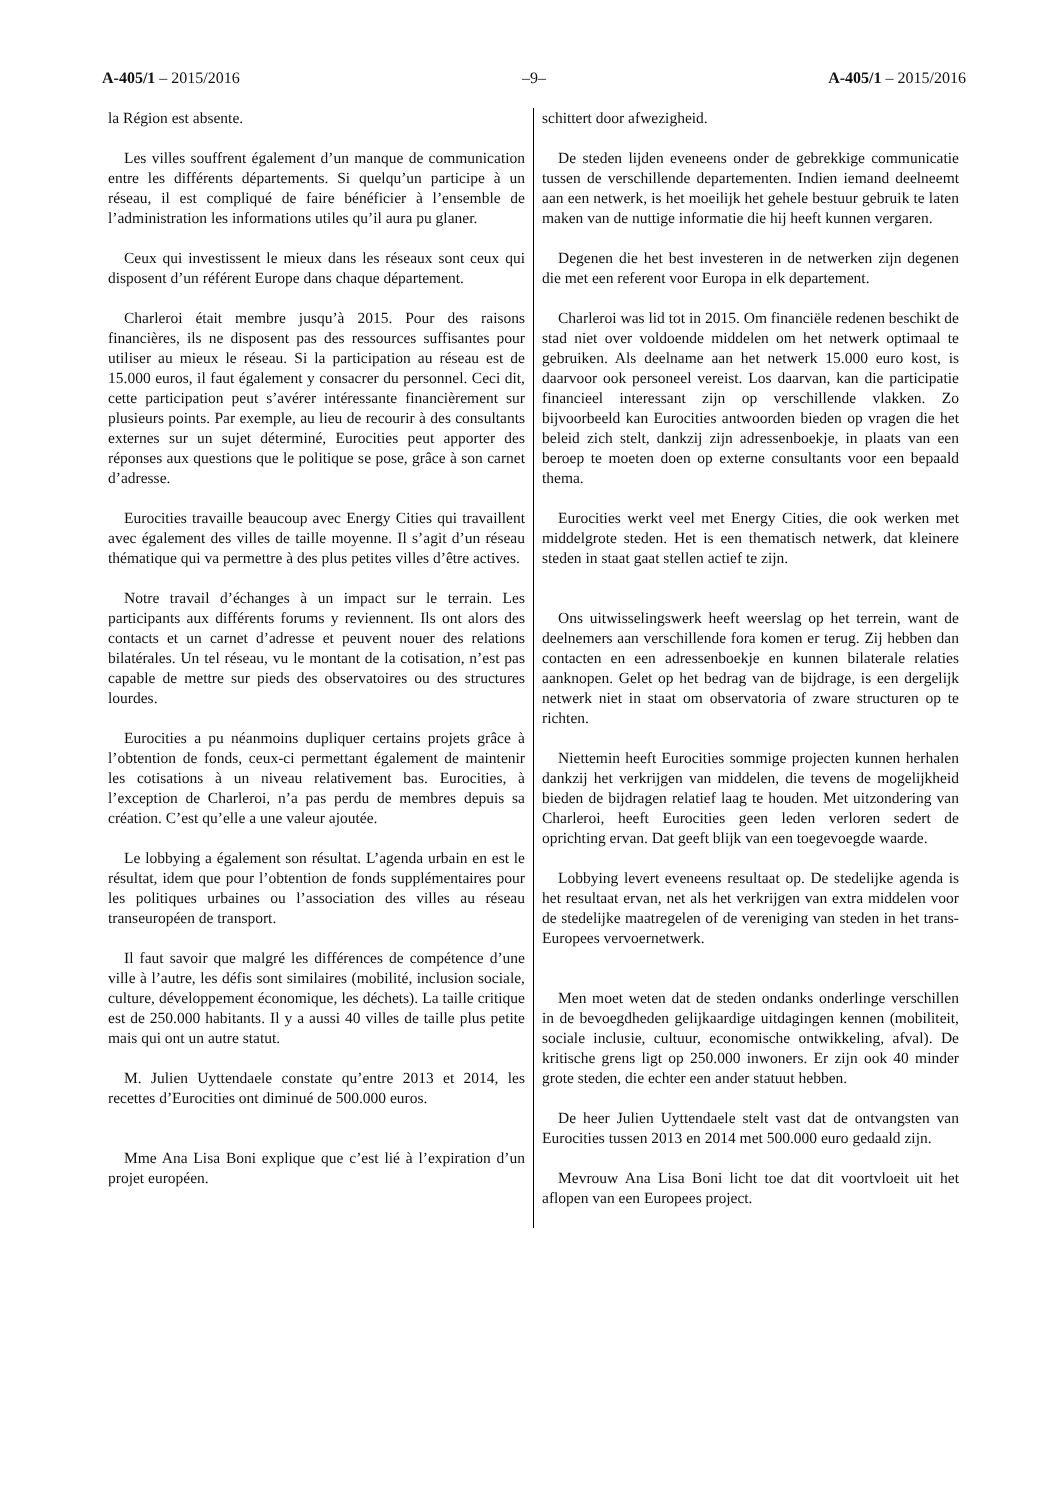A-405/1 – 2015/2016 –9– A-405/1 – 2015/2016
la Région est absente.
Les villes souffrent également d’un manque de communication entre les différents départements. Si quelqu’un participe à un réseau, il est compliqué de faire bénéficier à l’ensemble de l’administration les informations utiles qu’il aura pu glaner.
Ceux qui investissent le mieux dans les réseaux sont ceux qui disposent d’un référent Europe dans chaque département.
Charleroi était membre jusqu’à 2015. Pour des raisons financières, ils ne disposent pas des ressources suffisantes pour utiliser au mieux le réseau. Si la participation au réseau est de 15.000 euros, il faut également y consacrer du personnel. Ceci dit, cette participation peut s’avérer intéressante financièrement sur plusieurs points. Par exemple, au lieu de recourir à des consultants externes sur un sujet déterminé, Eurocities peut apporter des réponses aux questions que le politique se pose, grâce à son carnet d’adresse.
Eurocities travaille beaucoup avec Energy Cities qui travaillent avec également des villes de taille moyenne. Il s’agit d’un réseau thématique qui va permettre à des plus petites villes d’être actives.
Notre travail d’échanges à un impact sur le terrain. Les participants aux différents forums y reviennent. Ils ont alors des contacts et un carnet d’adresse et peuvent nouer des relations bilatérales. Un tel réseau, vu le montant de la cotisation, n’est pas capable de mettre sur pieds des observatoires ou des structures lourdes.
Eurocities a pu néanmoins dupliquer certains projets grâce à l’obtention de fonds, ceux-ci permettant également de maintenir les cotisations à un niveau relativement bas. Eurocities, à l’exception de Charleroi, n’a pas perdu de membres depuis sa création. C’est qu’elle a une valeur ajoutée.
Le lobbying a également son résultat. L’agenda urbain en est le résultat, idem que pour l’obtention de fonds supplémentaires pour les politiques urbaines ou l’association des villes au réseau transeuropéen de transport.
Il faut savoir que malgré les différences de compétence d’une ville à l’autre, les défis sont similaires (mobilité, inclusion sociale, culture, développement économique, les déchets). La taille critique est de 250.000 habitants. Il y a aussi 40 villes de taille plus petite mais qui ont un autre statut.
M. Julien Uyttendaele constate qu’entre 2013 et 2014, les recettes d’Eurocities ont diminué de 500.000 euros.
Mme Ana Lisa Boni explique que c’est lié à l’expiration d’un projet européen.
schittert door afwezigheid.
De steden lijden eveneens onder de gebrekkige communicatie tussen de verschillende departementen. Indien iemand deelneemt aan een netwerk, is het moeilijk het gehele bestuur gebruik te laten maken van de nuttige informatie die hij heeft kunnen vergaren.
Degenen die het best investeren in de netwerken zijn degenen die met een referent voor Europa in elk departement.
Charleroi was lid tot in 2015. Om financiële redenen beschikt de stad niet over voldoende middelen om het netwerk optimaal te gebruiken. Als deelname aan het netwerk 15.000 euro kost, is daarvoor ook personeel vereist. Los daarvan, kan die participatie financieel interessant zijn op verschillende vlakken. Zo bijvoorbeeld kan Eurocities antwoorden bieden op vragen die het beleid zich stelt, dankzij zijn adressenboekje, in plaats van een beroep te moeten doen op externe consultants voor een bepaald thema.
Eurocities werkt veel met Energy Cities, die ook werken met middelgrote steden. Het is een thematisch netwerk, dat kleinere steden in staat gaat stellen actief te zijn.
Ons uitwisselingswerk heeft weerslag op het terrein, want de deelnemers aan verschillende fora komen er terug. Zij hebben dan contacten en een adressenboekje en kunnen bilaterale relaties aanknopen. Gelet op het bedrag van de bijdrage, is een dergelijk netwerk niet in staat om observatoria of zware structuren op te richten.
Niettemin heeft Eurocities sommige projecten kunnen herhalen dankzij het verkrijgen van middelen, die tevens de mogelijkheid bieden de bijdragen relatief laag te houden. Met uitzondering van Charleroi, heeft Eurocities geen leden verloren sedert de oprichting ervan. Dat geeft blijk van een toegevoegde waarde.
Lobbying levert eveneens resultaat op. De stedelijke agenda is het resultaat ervan, net als het verkrijgen van extra middelen voor de stedelijke maatregelen of de vereniging van steden in het trans-Europees vervoernetwerk.
Men moet weten dat de steden ondanks onderlinge verschillen in de bevoegdheden gelijkaardige uitdagingen kennen (mobiliteit, sociale inclusie, cultuur, economische ontwikkeling, afval). De kritische grens ligt op 250.000 inwoners. Er zijn ook 40 minder grote steden, die echter een ander statuut hebben.
De heer Julien Uyttendaele stelt vast dat de ontvangsten van Eurocities tussen 2013 en 2014 met 500.000 euro gedaald zijn.
Mevrouw Ana Lisa Boni licht toe dat dit voortvloeit uit het aflopen van een Europees project.